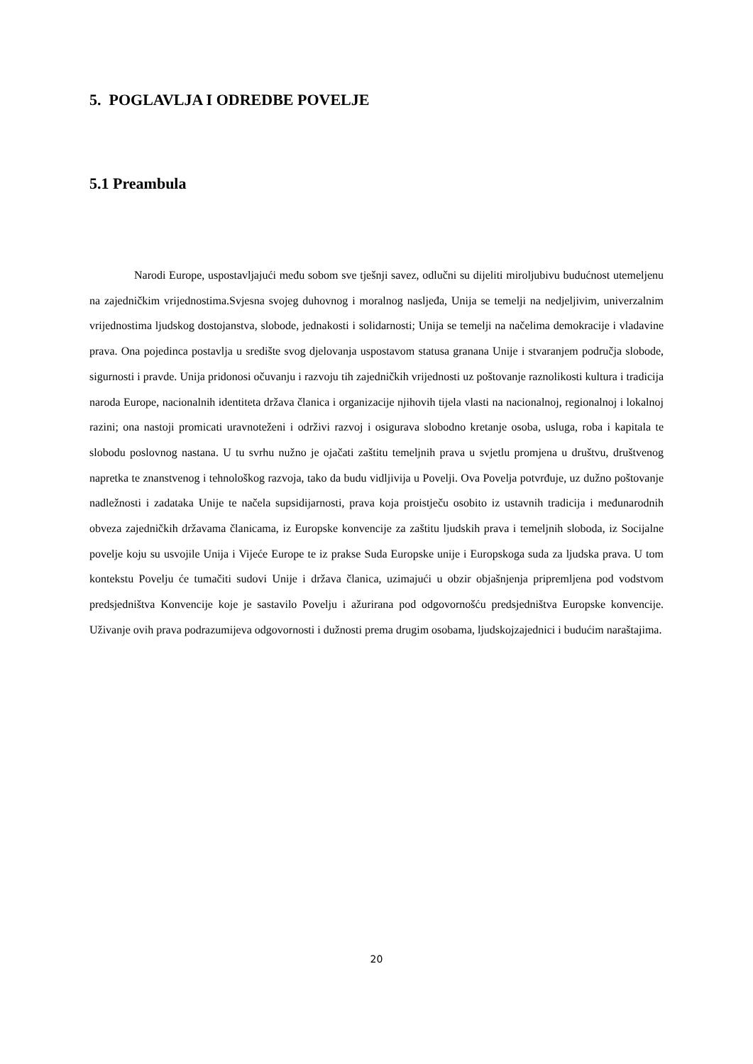5. POGLAVLJA I ODREDBE POVELJE
5.1 Preambula
Narodi Europe, uspostavljajući među sobom sve tješnji savez, odlučni su dijeliti miroljubivu budućnost utemeljenu na zajedničkim vrijednostima.Svjesna svojeg duhovnog i moralnog nasljeđa, Unija se temelji na nedjeljivim, univerzalnim vrijednostima ljudskog dostojanstva, slobode, jednakosti i solidarnosti; Unija se temelji na načelima demokracije i vladavine prava. Ona pojedinca postavlja u središte svog djelovanja uspostavom statusa granana Unije i stvaranjem područja slobode, sigurnosti i pravde. Unija pridonosi očuvanju i razvoju tih zajedničkih vrijednosti uz poštovanje raznolikosti kultura i tradicija naroda Europe, nacionalnih identiteta država članica i organizacije njihovih tijela vlasti na nacionalnoj, regionalnoj i lokalnoj razini; ona nastoji promicati uravnoteženi i održivi razvoj i osigurava slobodno kretanje osoba, usluga, roba i kapitala te slobodu poslovnog nastana. U tu svrhu nužno je ojačati zaštitu temeljnih prava u svjetlu promjena u društvu, društvenog napretka te znanstvenog i tehnološkog razvoja, tako da budu vidljivija u Povelji. Ova Povelja potvrđuje, uz dužno poštovanje nadležnosti i zadataka Unije te načela supsidijarnosti, prava koja proistječu osobito iz ustavnih tradicija i međunarodnih obveza zajedničkih državama članicama, iz Europske konvencije za zaštitu ljudskih prava i temeljnih sloboda, iz Socijalne povelje koju su usvojile Unija i Vijeće Europe te iz prakse Suda Europske unije i Europskoga suda za ljudska prava. U tom kontekstu Povelju će tumačiti sudovi Unije i država članica, uzimajući u obzir objašnjenja pripremljena pod vodstvom predsjedništva Konvencije koje je sastavilo Povelju i ažurirana pod odgovornošću predsjedništva Europske konvencije. Uživanje ovih prava podrazumijeva odgovornosti i dužnosti prema drugim osobama, ljudskojzajednici i budućim naraštajima.
20